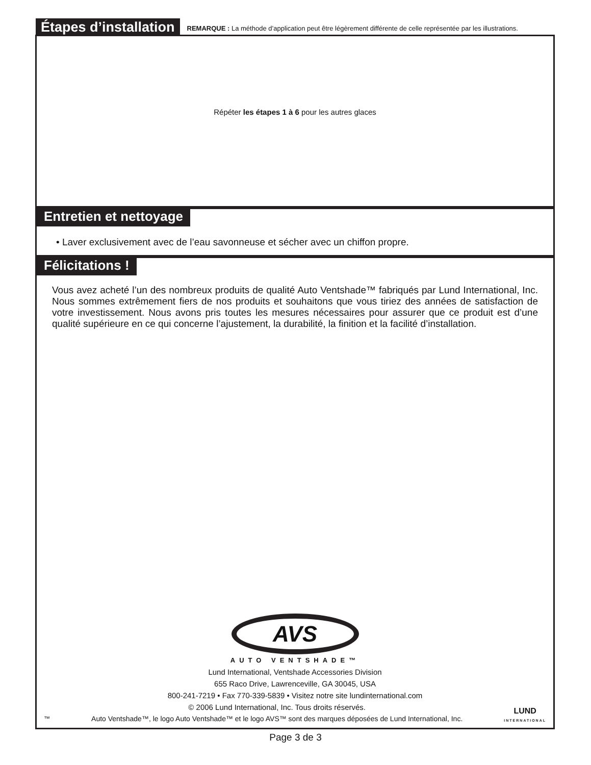Étapes d’installation
REMARQUE : La méthode d’application peut être légèrement différente de celle représentée par les illustrations.
Répéter les étapes 1 à 6 pour les autres glaces
Entretien et nettoyage
• Laver exclusivement avec de l’eau savonneuse et sécher avec un chiffon propre.
Félicitations !
Vous avez acheté l’un des nombreux produits de qualité Auto Ventshade™ fabriqués par Lund International, Inc. Nous sommes extrêmement fiers de nos produits et souhaitons que vous tiriez des années de satisfaction de votre investissement. Nous avons pris toutes les mesures nécessaires pour assurer que ce produit est d’une qualité supérieure en ce qui concerne l’ajustement, la durabilité, la finition et la facilité d’installation.
AVS
AUTO VENTSHADE™
Lund International, Ventshade Accessories Division
655 Raco Drive, Lawrenceville, GA 30045, USA
800-241-7219 • Fax 770-339-5839 • Visitez notre site lundinternational.com
™
© 2006 Lund International, Inc. Tous droits réservés.
Auto Ventshade™, le logo Auto Ventshade™ et le logo AVS™ sont des marques déposées de Lund International, Inc.
LUND
INTERNATIONAL
Page 3 de 3